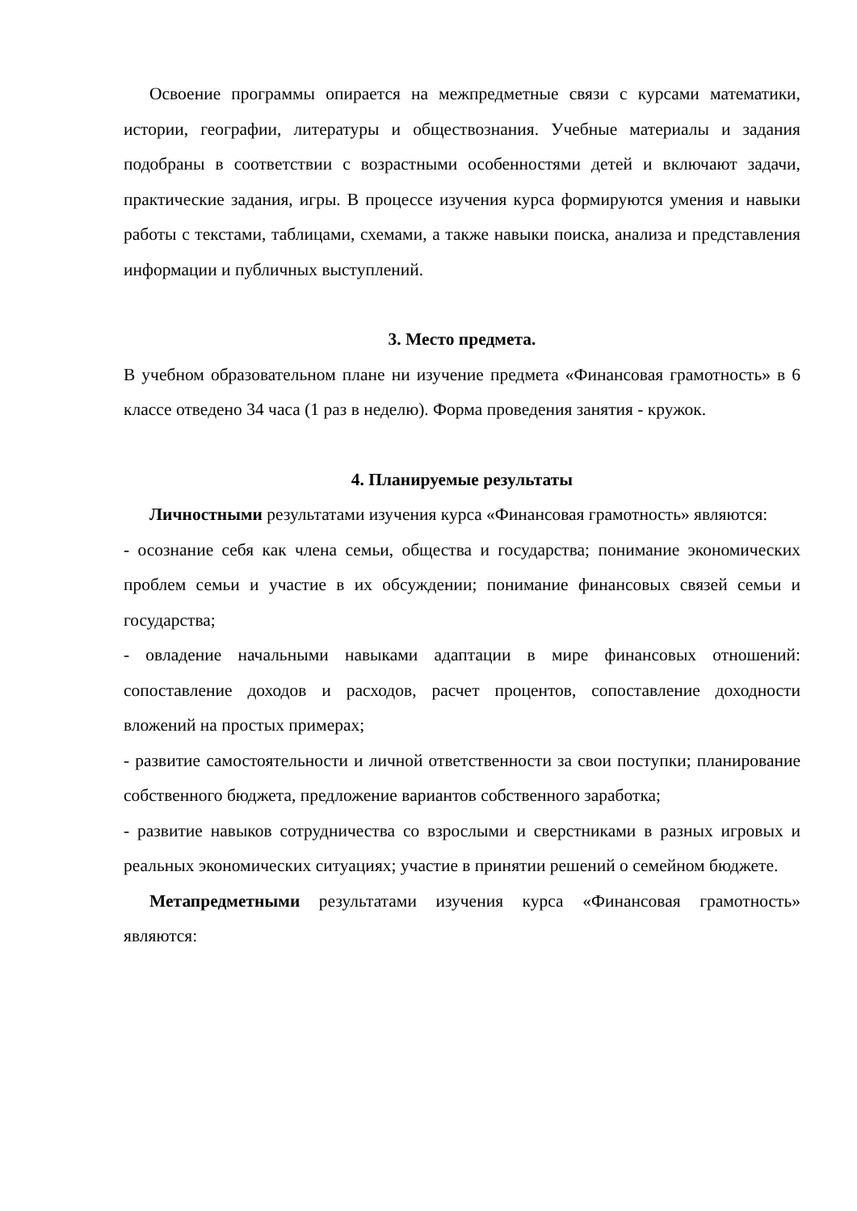Освоение программы опирается на межпредметные связи с курсами математики, истории, географии, литературы и обществознания. Учебные материалы и задания подобраны в соответствии с возрастными особенностями детей и включают задачи, практические задания, игры. В процессе изучения курса формируются умения и навыки работы с текстами, таблицами, схемами, а также навыки поиска, анализа и представления информации и публичных выступлений.
3. Место предмета.
В учебном образовательном плане ни изучение предмета «Финансовая грамотность» в 6 классе отведено 34 часа (1 раз в неделю). Форма проведения занятия - кружок.
4. Планируемые результаты
Личностными результатами изучения курса «Финансовая грамотность» являются:
- осознание себя как члена семьи, общества и государства; понимание экономических проблем семьи и участие в их обсуждении; понимание финансовых связей семьи и государства;
- овладение начальными навыками адаптации в мире финансовых отношений: сопоставление доходов и расходов, расчет процентов, сопоставление доходности вложений на простых примерах;
- развитие самостоятельности и личной ответственности за свои поступки; планирование собственного бюджета, предложение вариантов собственного заработка;
- развитие навыков сотрудничества со взрослыми и сверстниками в разных игровых и реальных экономических ситуациях; участие в принятии решений о семейном бюджете.
Метапредметными результатами изучения курса «Финансовая грамотность» являются: